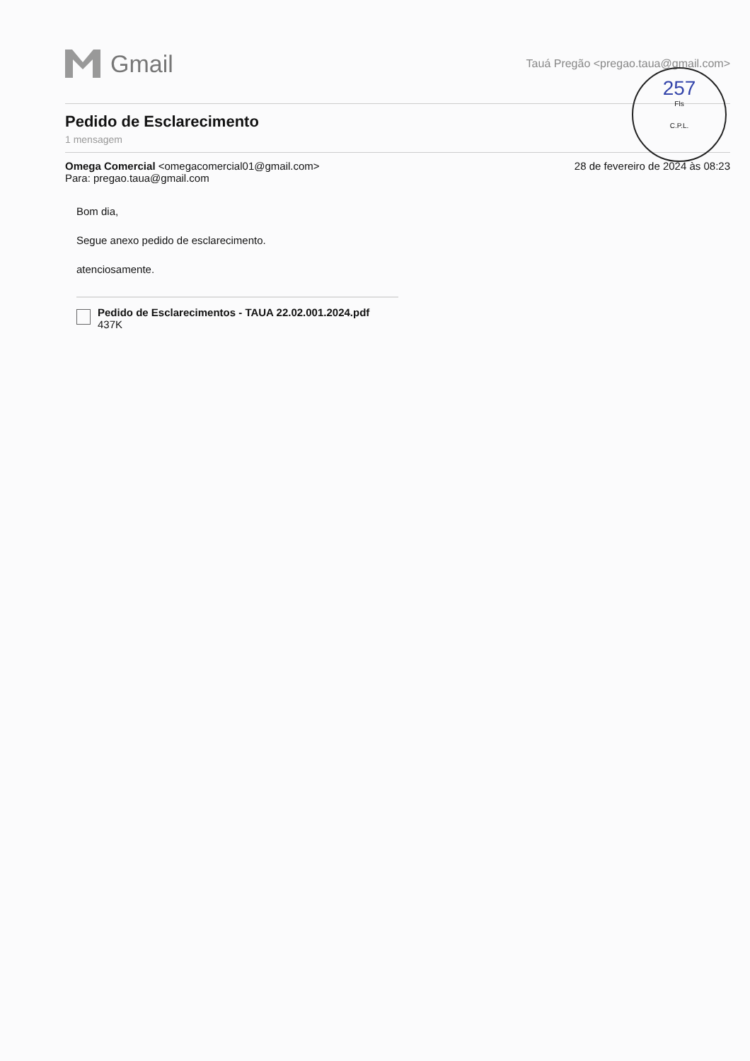Gmail
Tauá Pregão <pregao.taua@gmail.com>
Pedido de Esclarecimento
1 mensagem
Omega Comercial <omegacomercial01@gmail.com>
Para: pregao.taua@gmail.com
28 de fevereiro de 2024 às 08:23
Bom dia,
Segue anexo pedido de esclarecimento.
atenciosamente.
Pedido de Esclarecimentos - TAUA 22.02.001.2024.pdf
437K
257
Fls
C.P.L.